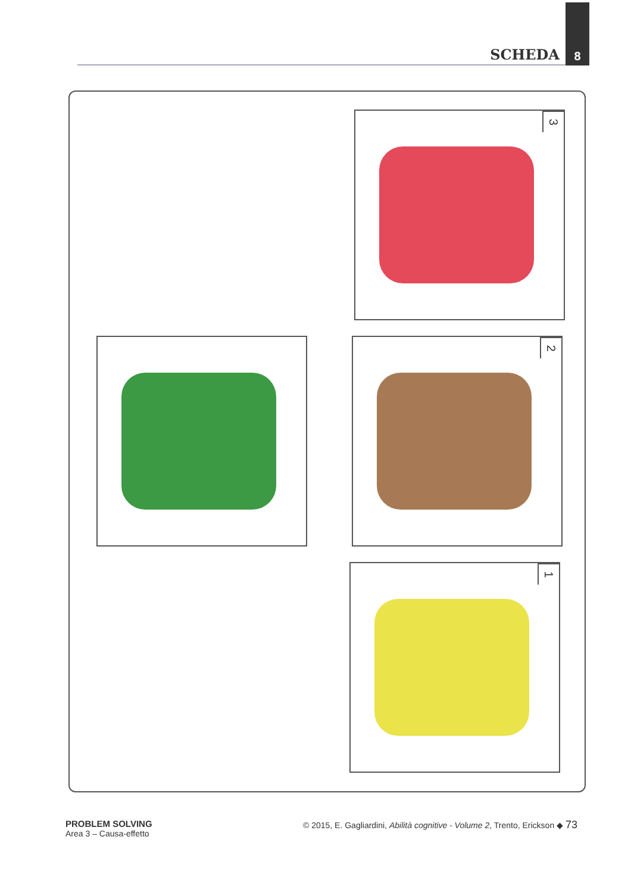SCHEDA
8
3
2
1
PROBLEM SOLVING
Area 3 – Causa-effetto
© 2015, E. Gagliardini, Abilità cognitive - Volume 2, Trento, Erickson ◆ 73